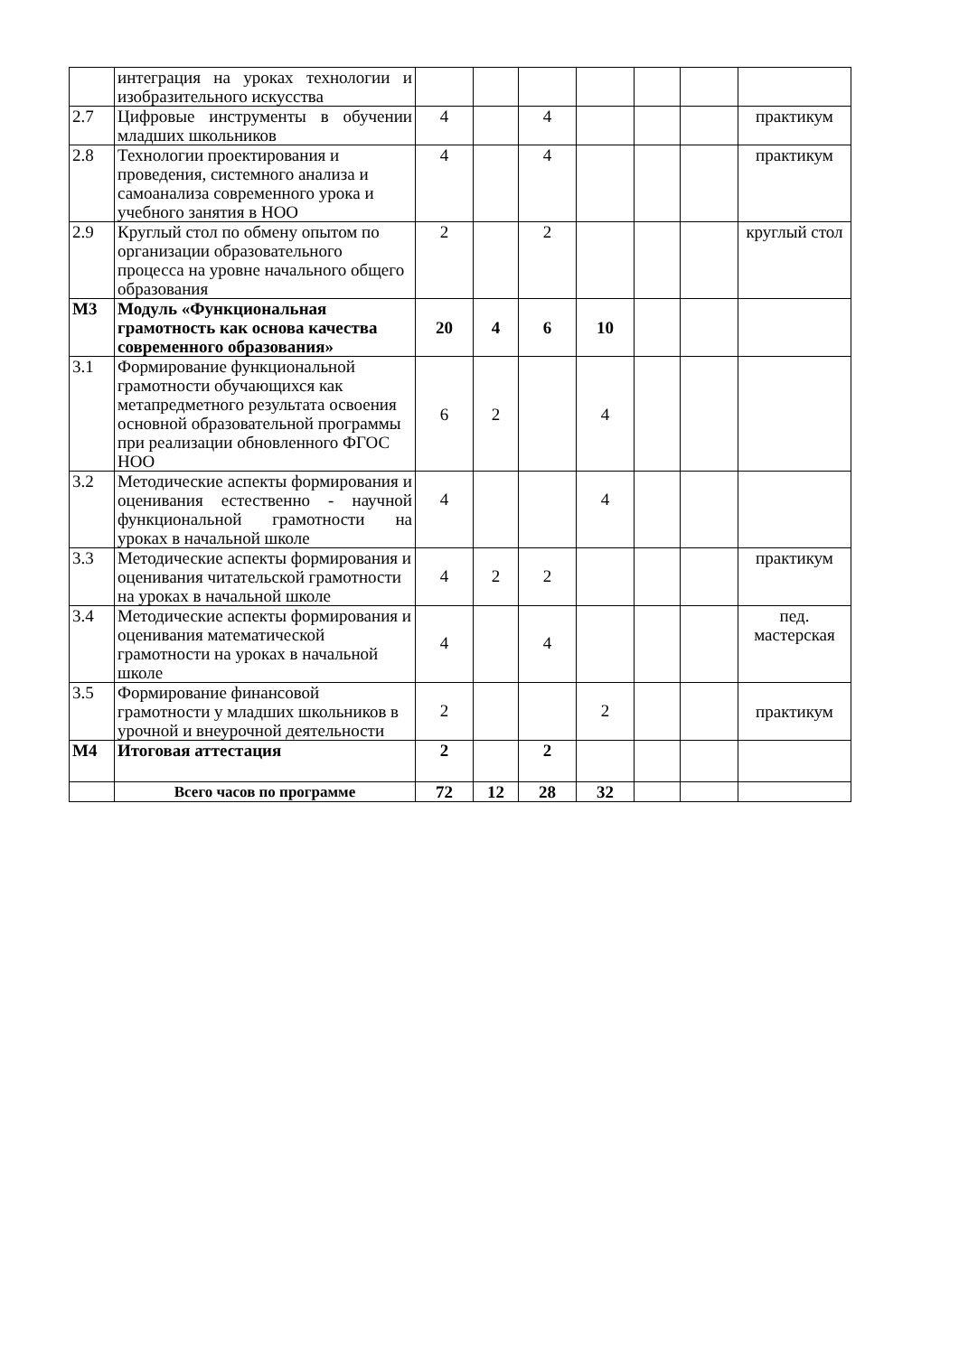| | интеграция на уроках технологии и изобразительного искусства | | | | | | | |
| 2.7 | Цифровые инструменты в обучении младших школьников | 4 | | 4 | | | | практикум |
| 2.8 | Технологии проектирования и проведения, системного анализа и самоанализа современного урока и учебного занятия в НОО | 4 | | 4 | | | | практикум |
| 2.9 | Круглый стол по обмену опытом по организации образовательного процесса на уровне начального общего образования | 2 | | 2 | | | | круглый стол |
| М3 | Модуль «Функциональная грамотность как основа качества современного образования» | 20 | 4 | 6 | 10 | | | |
| 3.1 | Формирование функциональной грамотности обучающихся как метапредметного результата освоения основной образовательной программы при реализации обновленного ФГОС НОО | 6 | 2 | | 4 | | | |
| 3.2 | Методические аспекты формирования и оценивания естественно - научной функциональной грамотности на уроках в начальной школе | 4 | | | 4 | | | |
| 3.3 | Методические аспекты формирования и оценивания читательской грамотности на уроках в начальной школе | 4 | 2 | 2 | | | | практикум |
| 3.4 | Методические аспекты формирования и оценивания математической грамотности на уроках в начальной школе | 4 | | 4 | | | | пед. мастерская |
| 3.5 | Формирование финансовой грамотности у младших школьников в урочной и внеурочной деятельности | 2 | | | 2 | | | практикум |
| М4 | Итоговая аттестация | 2 | | 2 | | | | |
| | Всего часов по программе | 72 | 12 | 28 | 32 | | | |